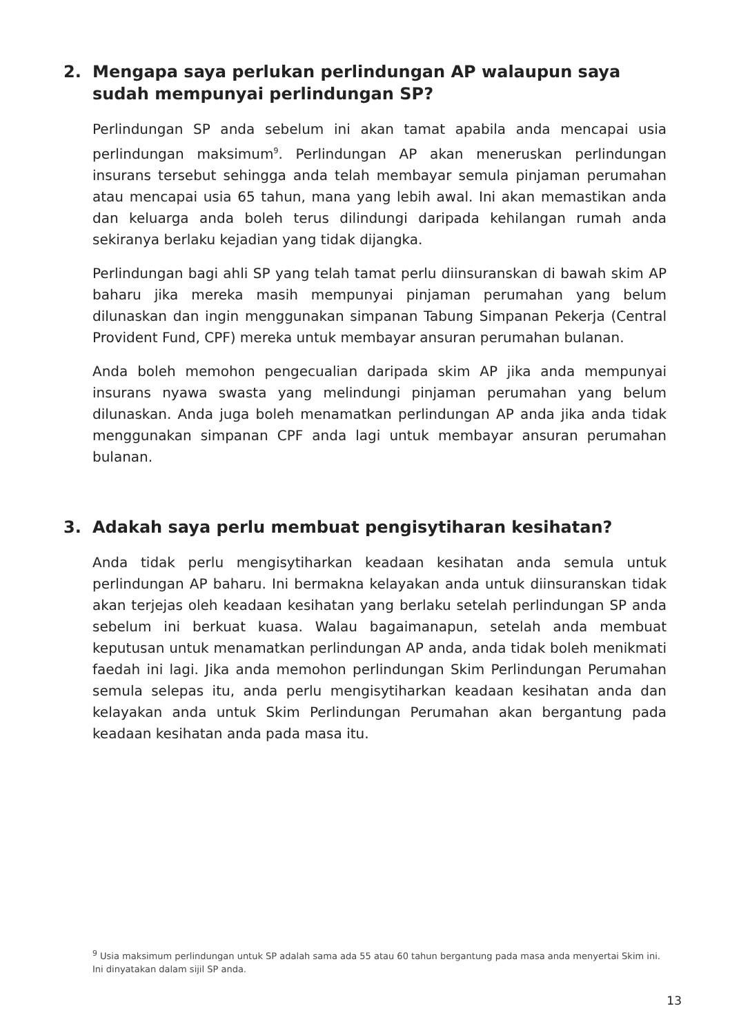2. Mengapa saya perlukan perlindungan AP walaupun saya sudah mempunyai perlindungan SP?
Perlindungan SP anda sebelum ini akan tamat apabila anda mencapai usia perlindungan maksimum<sup>9</sup>. Perlindungan AP akan meneruskan perlindungan insurans tersebut sehingga anda telah membayar semula pinjaman perumahan atau mencapai usia 65 tahun, mana yang lebih awal. Ini akan memastikan anda dan keluarga anda boleh terus dilindungi daripada kehilangan rumah anda sekiranya berlaku kejadian yang tidak dijangka.
Perlindungan bagi ahli SP yang telah tamat perlu diinsuranskan di bawah skim AP baharu jika mereka masih mempunyai pinjaman perumahan yang belum dilunaskan dan ingin menggunakan simpanan Tabung Simpanan Pekerja (Central Provident Fund, CPF) mereka untuk membayar ansuran perumahan bulanan.
Anda boleh memohon pengecualian daripada skim AP jika anda mempunyai insurans nyawa swasta yang melindungi pinjaman perumahan yang belum dilunaskan. Anda juga boleh menamatkan perlindungan AP anda jika anda tidak menggunakan simpanan CPF anda lagi untuk membayar ansuran perumahan bulanan.
3. Adakah saya perlu membuat pengisytiharan kesihatan?
Anda tidak perlu mengisytiharkan keadaan kesihatan anda semula untuk perlindungan AP baharu. Ini bermakna kelayakan anda untuk diinsuranskan tidak akan terjejas oleh keadaan kesihatan yang berlaku setelah perlindungan SP anda sebelum ini berkuat kuasa. Walau bagaimanapun, setelah anda membuat keputusan untuk menamatkan perlindungan AP anda, anda tidak boleh menikmati faedah ini lagi. Jika anda memohon perlindungan Skim Perlindungan Perumahan semula selepas itu, anda perlu mengisytiharkan keadaan kesihatan anda dan kelayakan anda untuk Skim Perlindungan Perumahan akan bergantung pada keadaan kesihatan anda pada masa itu.
<sup>9</sup> Usia maksimum perlindungan untuk SP adalah sama ada 55 atau 60 tahun bergantung pada masa anda menyertai Skim ini. Ini dinyatakan dalam sijil SP anda.
13